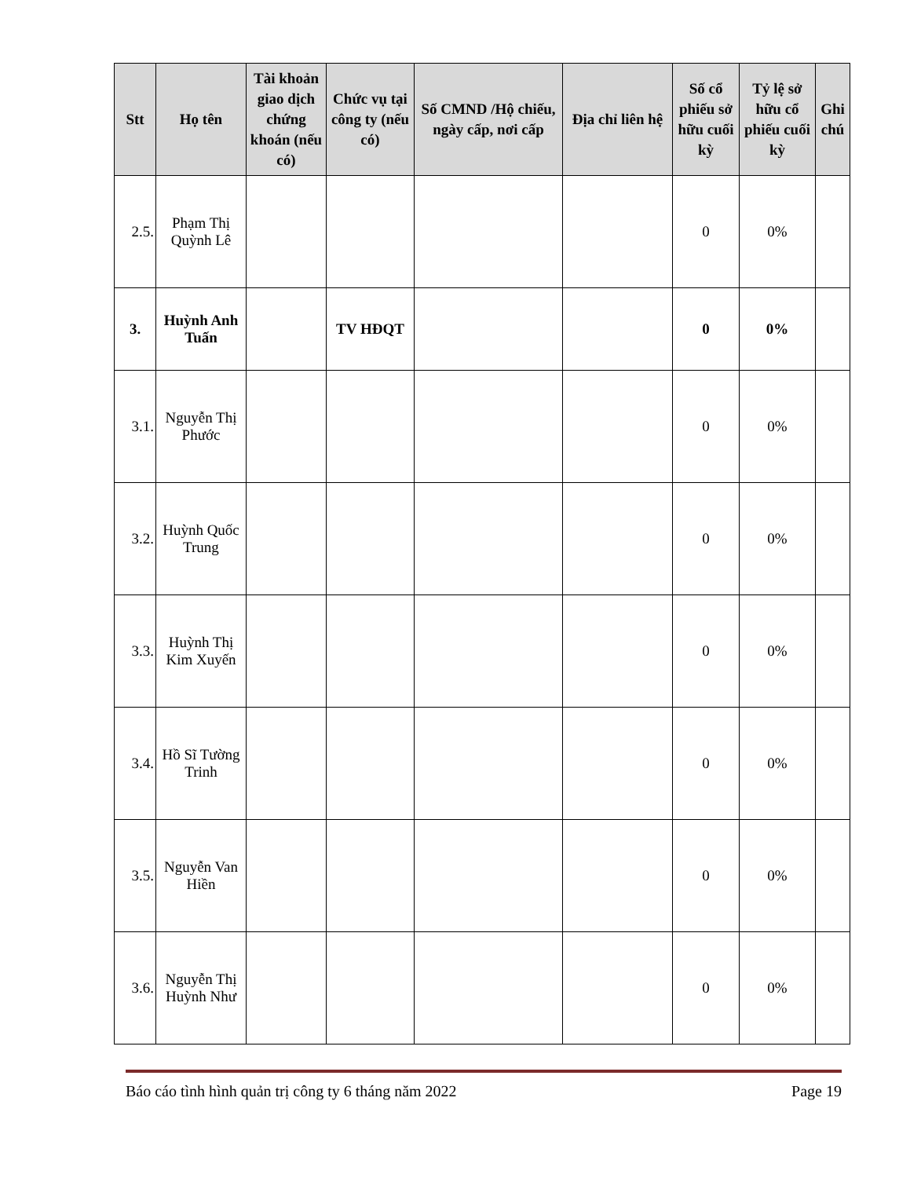| Stt | Họ tên | Tài khoản giao dịch chứng khoán (nếu có) | Chức vụ tại công ty (nếu có) | Số CMND /Hộ chiếu, ngày cấp, nơi cấp | Địa chỉ liên hệ | Số cổ phiếu sở hữu cuối kỳ | Tỷ lệ sở hữu cổ phiếu cuối kỳ | Ghi chú |
| --- | --- | --- | --- | --- | --- | --- | --- | --- |
| 2.5. | Phạm Thị Quỳnh Lê | | | | | 0 | 0% | |
| 3. | Huỳnh Anh Tuấn | | TV HĐQT | | | 0 | 0% | |
| 3.1. | Nguyễn Thị Phước | | | | | 0 | 0% | |
| 3.2. | Huỳnh Quốc Trung | | | | | 0 | 0% | |
| 3.3. | Huỳnh Thị Kim Xuyến | | | | | 0 | 0% | |
| 3.4. | Hồ Sĩ Tường Trinh | | | | | 0 | 0% | |
| 3.5. | Nguyễn Van Hiền | | | | | 0 | 0% | |
| 3.6. | Nguyễn Thị Huỳnh Như | | | | | 0 | 0% | |
Báo cáo tình hình quản trị công ty 6 tháng năm 2022 Page 19